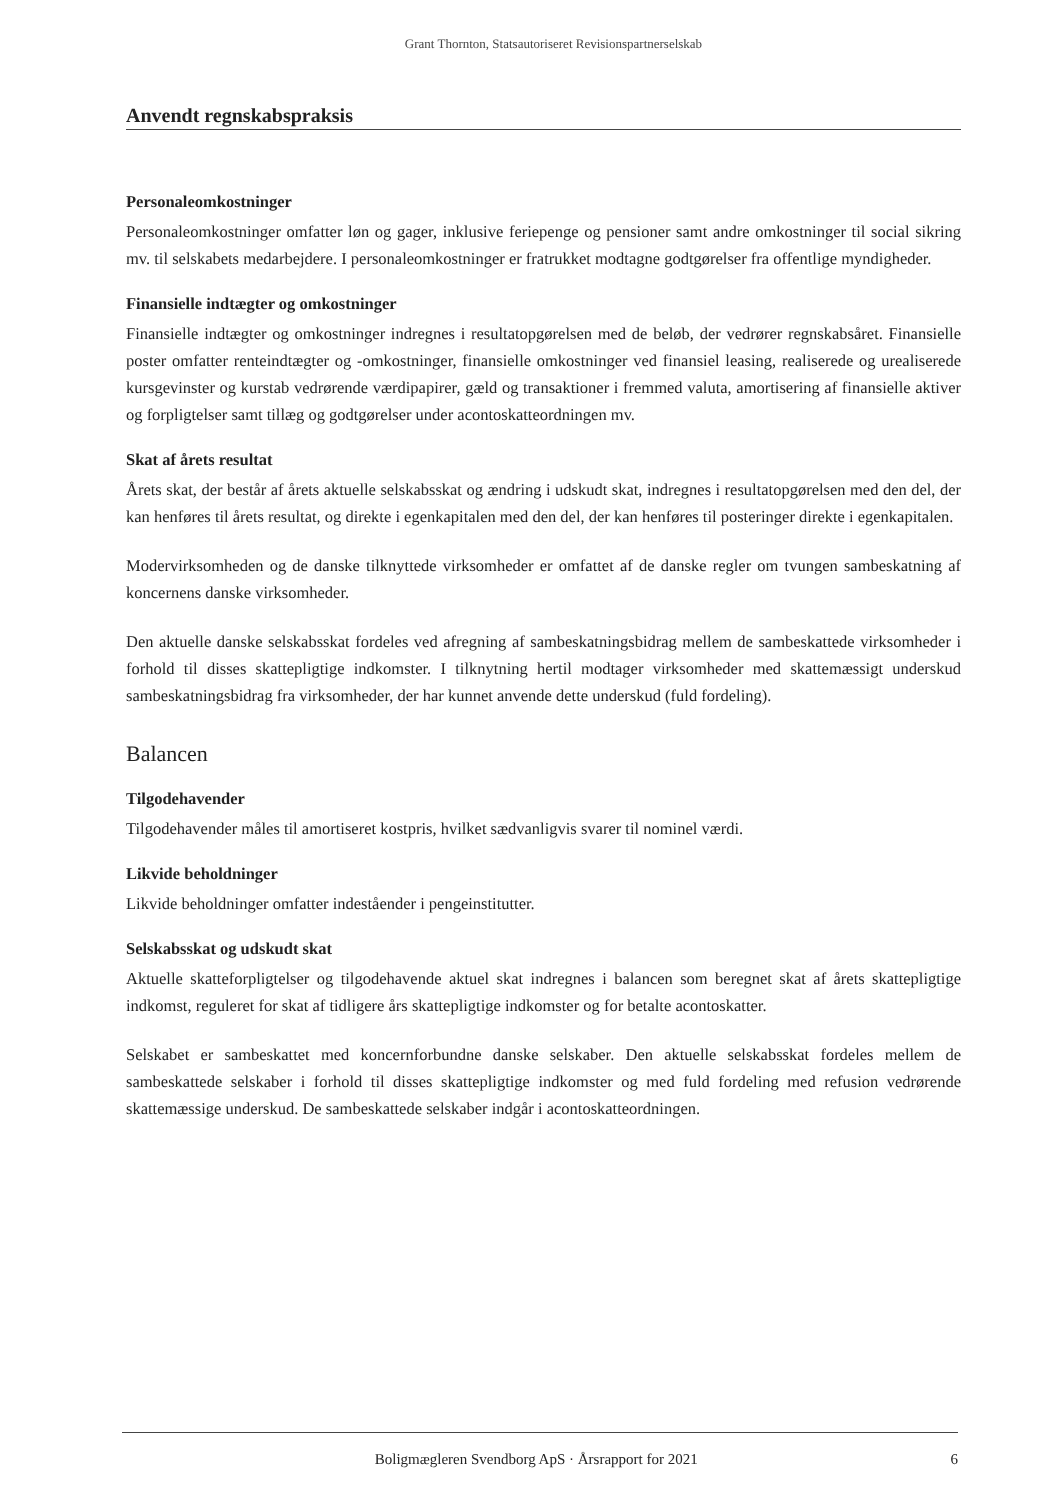Grant Thornton, Statsautoriseret Revisionspartnerselskab
Anvendt regnskabspraksis
Personaleomkostninger
Personaleomkostninger omfatter løn og gager, inklusive feriepenge og pensioner samt andre omkostninger til social sikring mv. til selskabets medarbejdere. I personaleomkostninger er fratrukket modtagne godtgørelser fra offentlige myndigheder.
Finansielle indtægter og omkostninger
Finansielle indtægter og omkostninger indregnes i resultatopgørelsen med de beløb, der vedrører regnskabsåret. Finansielle poster omfatter renteindtægter og -omkostninger, finansielle omkostninger ved finansiel leasing, realiserede og urealiserede kursgevinster og kurstab vedrørende værdipapirer, gæld og transaktioner i fremmed valuta, amortisering af finansielle aktiver og forpligtelser samt tillæg og godtgørelser under acontoskatteordningen mv.
Skat af årets resultat
Årets skat, der består af årets aktuelle selskabsskat og ændring i udskudt skat, indregnes i resultatopgørelsen med den del, der kan henføres til årets resultat, og direkte i egenkapitalen med den del, der kan henføres til posteringer direkte i egenkapitalen.
Modervirksomheden og de danske tilknyttede virksomheder er omfattet af de danske regler om tvungen sambeskatning af koncernens danske virksomheder.
Den aktuelle danske selskabsskat fordeles ved afregning af sambeskatningsbidrag mellem de sambeskattede virksomheder i forhold til disses skattepligtige indkomster. I tilknytning hertil modtager virksomheder med skattemæssigt underskud sambeskatningsbidrag fra virksomheder, der har kunnet anvende dette underskud (fuld fordeling).
Balancen
Tilgodehavender
Tilgodehavender måles til amortiseret kostpris, hvilket sædvanligvis svarer til nominel værdi.
Likvide beholdninger
Likvide beholdninger omfatter indeståender i pengeinstitutter.
Selskabsskat og udskudt skat
Aktuelle skatteforpligtelser og tilgodehavende aktuel skat indregnes i balancen som beregnet skat af årets skattepligtige indkomst, reguleret for skat af tidligere års skattepligtige indkomster og for betalte acontoskatter.
Selskabet er sambeskattet med koncernforbundne danske selskaber. Den aktuelle selskabsskat fordeles mellem de sambeskattede selskaber i forhold til disses skattepligtige indkomster og med fuld fordeling med refusion vedrørende skattemæssige underskud. De sambeskattede selskaber indgår i acontoskatteordningen.
Boligmægleren Svendborg ApS · Årsrapport for 2021 6